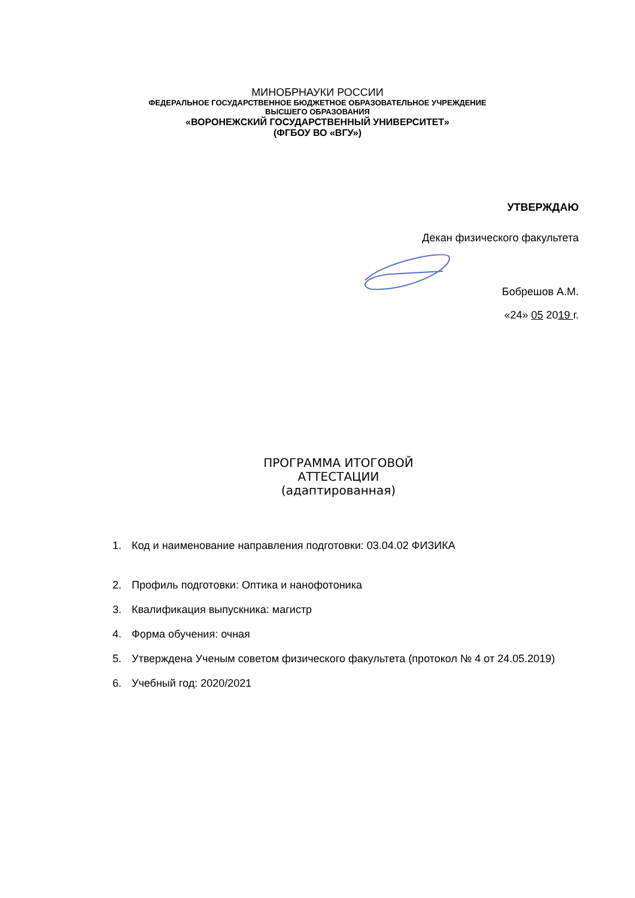МИНОБРНАУКИ РОССИИ
ФЕДЕРАЛЬНОЕ ГОСУДАРСТВЕННОЕ БЮДЖЕТНОЕ ОБРАЗОВАТЕЛЬНОЕ УЧРЕЖДЕНИЕ
ВЫСШЕГО ОБРАЗОВАНИЯ
«ВОРОНЕЖСКИЙ ГОСУДАРСТВЕННЫЙ УНИВЕРСИТЕТ»
(ФГБОУ ВО «ВГУ»)
УТВЕРЖДАЮ
Декан физического факультета
Бобрешов А.М.
«24» 05 2019 г.
ПРОГРАММА ИТОГОВОЙ
АТТЕСТАЦИИ
(адаптированная)
1. Код и наименование направления подготовки: 03.04.02 ФИЗИКА
2. Профиль подготовки: Оптика и нанофотоника
3. Квалификация выпускника: магистр
4. Форма обучения: очная
5. Утверждена Ученым советом физического факультета (протокол № 4 от 24.05.2019)
6. Учебный год: 2020/2021